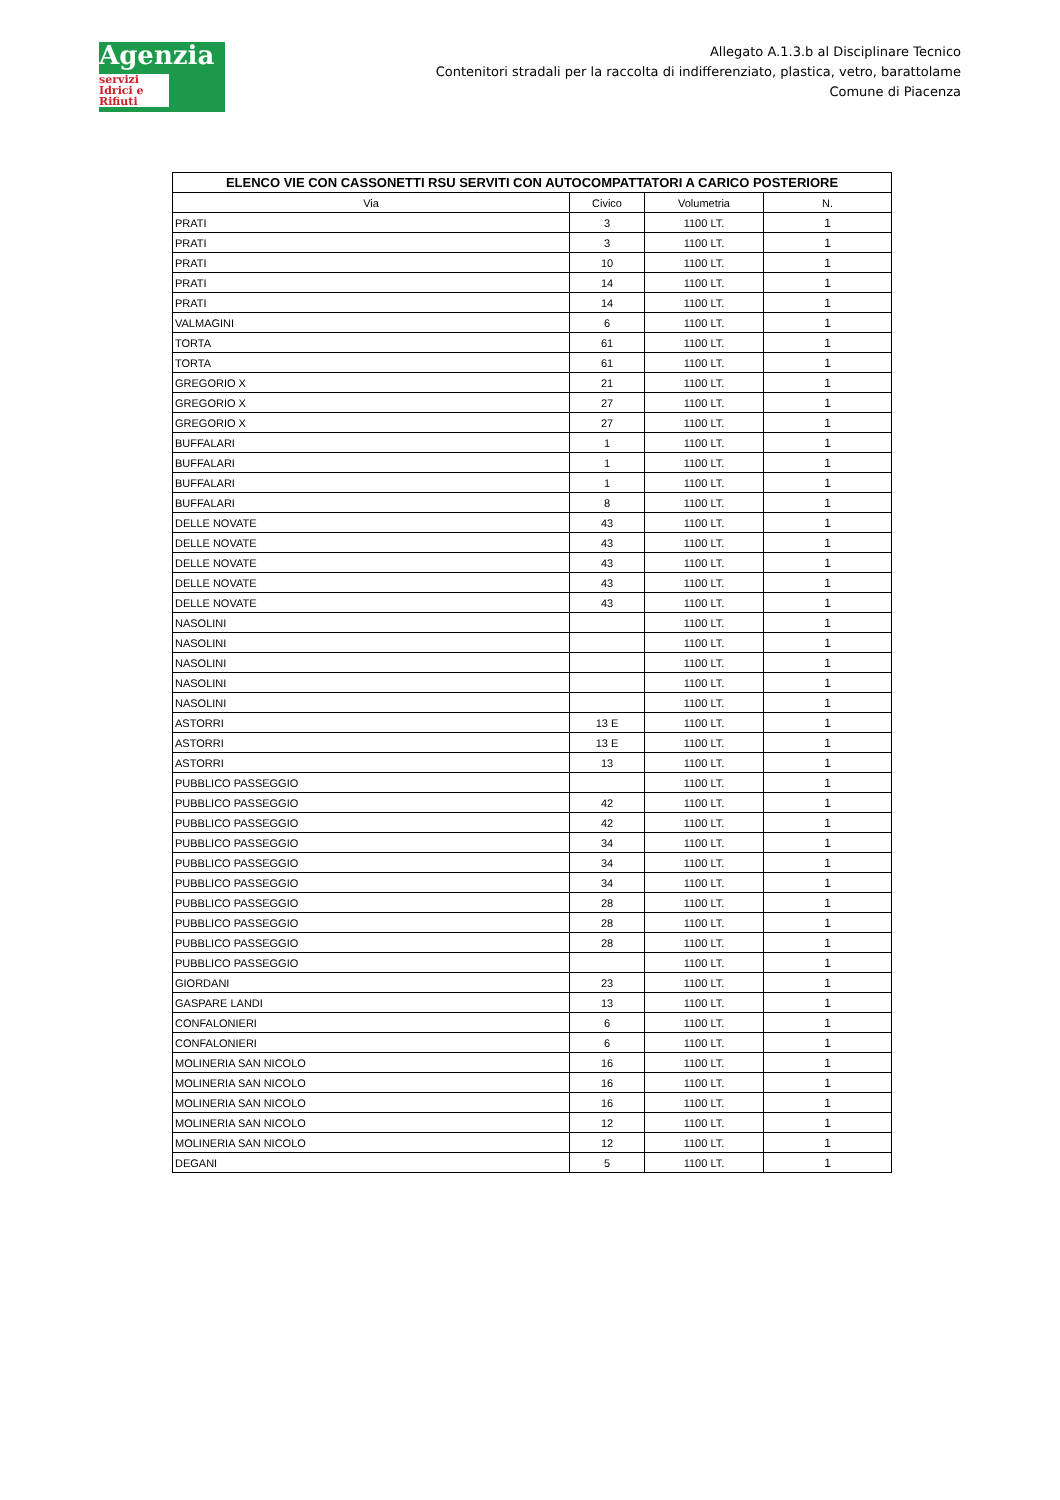Agenzia
servizi Idrici e Rifiuti
Allegato A.1.3.b al Disciplinare Tecnico
Contenitori stradali per la raccolta di indifferenziato, plastica, vetro, barattolame
Comune di Piacenza
| ELENCO VIE CON CASSONETTI RSU SERVITI CON AUTOCOMPATTATORI A CARICO POSTERIORE | | | |
| --- | --- | --- | --- |
| Via | Civico | Volumetria | N. |
| PRATI | 3 | 1100 LT. | 1 |
| PRATI | 3 | 1100 LT. | 1 |
| PRATI | 10 | 1100 LT. | 1 |
| PRATI | 14 | 1100 LT. | 1 |
| PRATI | 14 | 1100 LT. | 1 |
| VALMAGINI | 6 | 1100 LT. | 1 |
| TORTA | 61 | 1100 LT. | 1 |
| TORTA | 61 | 1100 LT. | 1 |
| GREGORIO X | 21 | 1100 LT. | 1 |
| GREGORIO X | 27 | 1100 LT. | 1 |
| GREGORIO X | 27 | 1100 LT. | 1 |
| BUFFALARI | 1 | 1100 LT. | 1 |
| BUFFALARI | 1 | 1100 LT. | 1 |
| BUFFALARI | 1 | 1100 LT. | 1 |
| BUFFALARI | 8 | 1100 LT. | 1 |
| DELLE NOVATE | 43 | 1100 LT. | 1 |
| DELLE NOVATE | 43 | 1100 LT. | 1 |
| DELLE NOVATE | 43 | 1100 LT. | 1 |
| DELLE NOVATE | 43 | 1100 LT. | 1 |
| DELLE NOVATE | 43 | 1100 LT. | 1 |
| NASOLINI | | 1100 LT. | 1 |
| NASOLINI | | 1100 LT. | 1 |
| NASOLINI | | 1100 LT. | 1 |
| NASOLINI | | 1100 LT. | 1 |
| NASOLINI | | 1100 LT. | 1 |
| ASTORRI | 13 E | 1100 LT. | 1 |
| ASTORRI | 13 E | 1100 LT. | 1 |
| ASTORRI | 13 | 1100 LT. | 1 |
| PUBBLICO PASSEGGIO | | 1100 LT. | 1 |
| PUBBLICO PASSEGGIO | 42 | 1100 LT. | 1 |
| PUBBLICO PASSEGGIO | 42 | 1100 LT. | 1 |
| PUBBLICO PASSEGGIO | 34 | 1100 LT. | 1 |
| PUBBLICO PASSEGGIO | 34 | 1100 LT. | 1 |
| PUBBLICO PASSEGGIO | 34 | 1100 LT. | 1 |
| PUBBLICO PASSEGGIO | 28 | 1100 LT. | 1 |
| PUBBLICO PASSEGGIO | 28 | 1100 LT. | 1 |
| PUBBLICO PASSEGGIO | 28 | 1100 LT. | 1 |
| PUBBLICO PASSEGGIO | | 1100 LT. | 1 |
| GIORDANI | 23 | 1100 LT. | 1 |
| GASPARE LANDI | 13 | 1100 LT. | 1 |
| CONFALONIERI | 6 | 1100 LT. | 1 |
| CONFALONIERI | 6 | 1100 LT. | 1 |
| MOLINERIA SAN NICOLO | 16 | 1100 LT. | 1 |
| MOLINERIA SAN NICOLO | 16 | 1100 LT. | 1 |
| MOLINERIA SAN NICOLO | 16 | 1100 LT. | 1 |
| MOLINERIA SAN NICOLO | 12 | 1100 LT. | 1 |
| MOLINERIA SAN NICOLO | 12 | 1100 LT. | 1 |
| DEGANI | 5 | 1100 LT. | 1 |